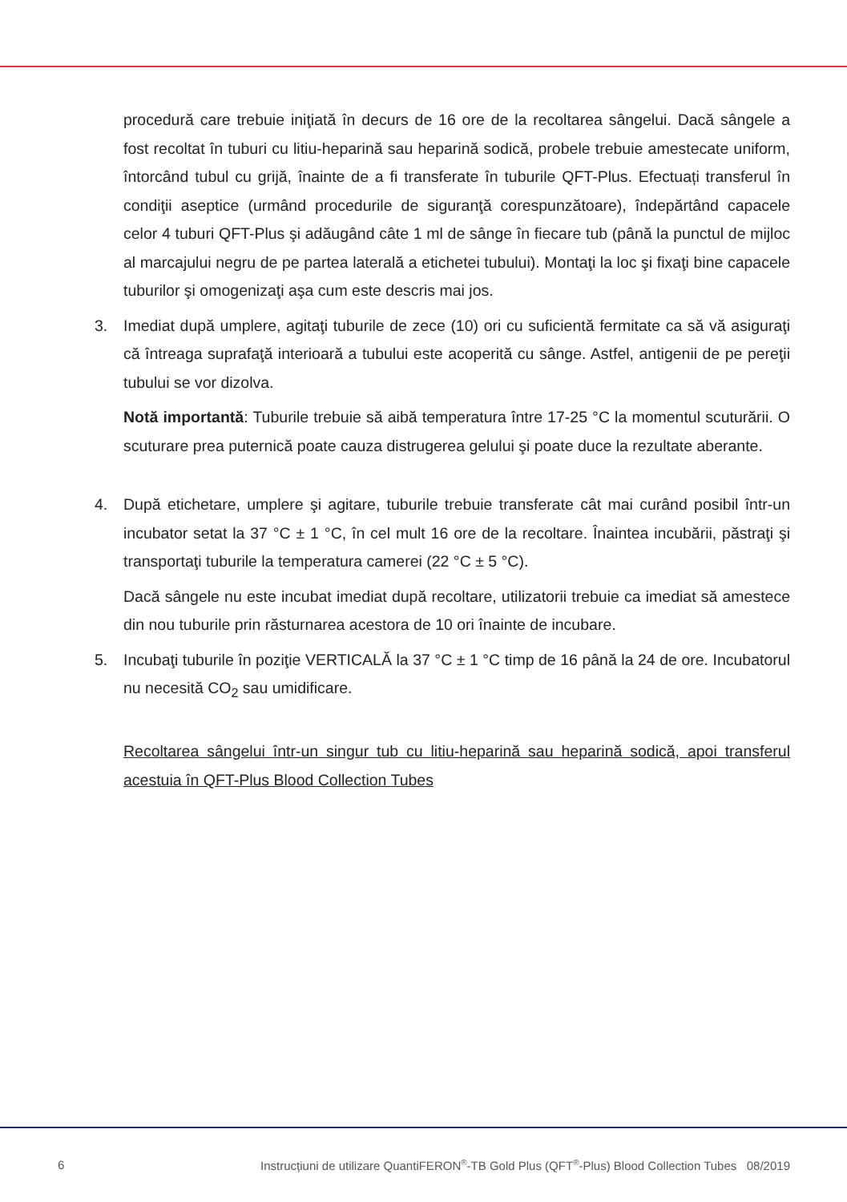procedură care trebuie iniţiată în decurs de 16 ore de la recoltarea sângelui. Dacă sângele a fost recoltat în tuburi cu litiu-heparină sau heparină sodică, probele trebuie amestecate uniform, întorcând tubul cu grijă, înainte de a fi transferate în tuburile QFT-Plus. Efectuați transferul în condiţii aseptice (urmând procedurile de siguranţă corespunzătoare), îndepărtând capacele celor 4 tuburi QFT-Plus şi adăugând câte 1 ml de sânge în fiecare tub (până la punctul de mijloc al marcajului negru de pe partea laterală a etichetei tubului). Montaţi la loc şi fixaţi bine capacele tuburilor şi omogenizaţi aşa cum este descris mai jos.
3. Imediat după umplere, agitaţi tuburile de zece (10) ori cu suficientă fermitate ca să vă asiguraţi că întreaga suprafaţă interioară a tubului este acoperită cu sânge. Astfel, antigenii de pe pereţii tubului se vor dizolva.
Notă importantă: Tuburile trebuie să aibă temperatura între 17-25 °C la momentul scuturării. O scuturare prea puternică poate cauza distrugerea gelului şi poate duce la rezultate aberante.
4. După etichetare, umplere şi agitare, tuburile trebuie transferate cât mai curând posibil într-un incubator setat la 37 °C ± 1 °C, în cel mult 16 ore de la recoltare. Înaintea incubării, păstraţi şi transportaţi tuburile la temperatura camerei (22 °C ± 5 °C).
Dacă sângele nu este incubat imediat după recoltare, utilizatorii trebuie ca imediat să amestece din nou tuburile prin răsturnarea acestora de 10 ori înainte de incubare.
5. Incubaţi tuburile în poziţie VERTICALĂ la 37 °C ± 1 °C timp de 16 până la 24 de ore. Incubatorul nu necesită CO<sub>2</sub> sau umidificare.
Recoltarea sângelui într-un singur tub cu litiu-heparină sau heparină sodică, apoi transferul acestuia în QFT-Plus Blood Collection Tubes
6 Instrucțiuni de utilizare QuantiFERON<sup>®</sup>-TB Gold Plus (QFT<sup>®</sup>-Plus) Blood Collection Tubes 08/2019